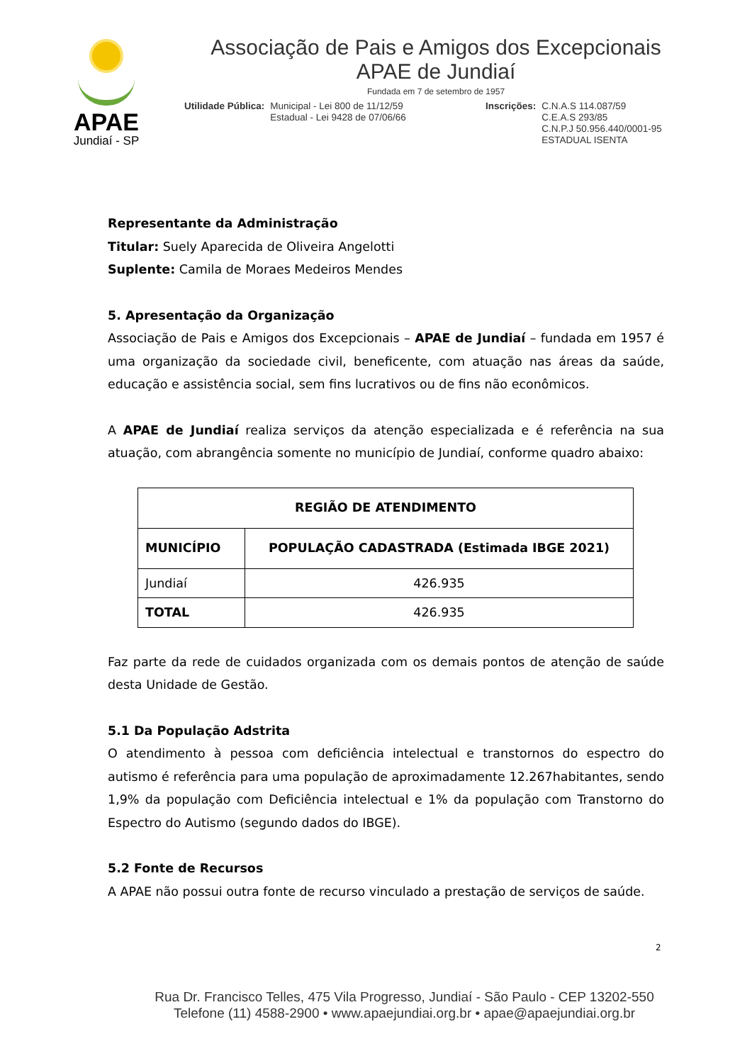APAE
Jundiaí - SP
Associação de Pais e Amigos dos Excepcionais
APAE de Jundiaí
Fundada em 7 de setembro de 1957
Utilidade Pública: Municipal - Lei 800 de 11/12/59
Estadual - Lei 9428 de 07/06/66
Inscrições: C.N.A.S 114.087/59
C.E.A.S 293/85
C.N.P.J 50.956.440/0001-95
ESTADUAL ISENTA
Representante da Administração
Titular: Suely Aparecida de Oliveira Angelotti
Suplente: Camila de Moraes Medeiros Mendes
5. Apresentação da Organização
Associação de Pais e Amigos dos Excepcionais – APAE de Jundiaí – fundada em 1957 é uma organização da sociedade civil, beneficente, com atuação nas áreas da saúde, educação e assistência social, sem fins lucrativos ou de fins não econômicos.
A APAE de Jundiaí realiza serviços da atenção especializada e é referência na sua atuação, com abrangência somente no município de Jundiaí, conforme quadro abaixo:
| REGIÃO DE ATENDIMENTO | |
| --- | --- |
| MUNICÍPIO | POPULAÇÃO CADASTRADA (Estimada IBGE 2021) |
| Jundiaí | 426.935 |
| TOTAL | 426.935 |
Faz parte da rede de cuidados organizada com os demais pontos de atenção de saúde desta Unidade de Gestão.
5.1 Da População Adstrita
O atendimento à pessoa com deficiência intelectual e transtornos do espectro do autismo é referência para uma população de aproximadamente 12.267habitantes, sendo 1,9% da população com Deficiência intelectual e 1% da população com Transtorno do Espectro do Autismo (segundo dados do IBGE).
5.2 Fonte de Recursos
A APAE não possui outra fonte de recurso vinculado a prestação de serviços de saúde.
2
Rua Dr. Francisco Telles, 475 Vila Progresso, Jundiaí - São Paulo - CEP 13202-550
Telefone (11) 4588-2900 • www.apaejundiai.org.br • apae@apaejundiai.org.br